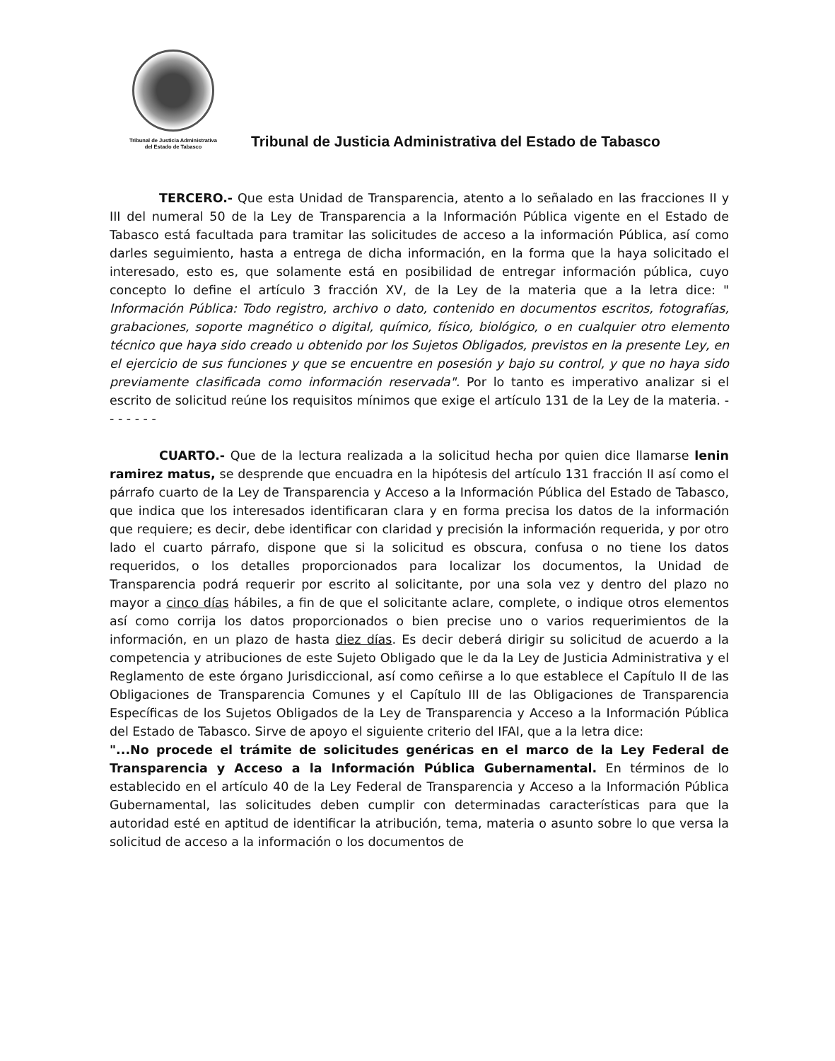Tribunal de Justicia Administrativa
del Estado de Tabasco
Tribunal de Justicia Administrativa del Estado de Tabasco
TERCERO.- Que esta Unidad de Transparencia, atento a lo señalado en las fracciones II y III del numeral 50 de la Ley de Transparencia a la Información Pública vigente en el Estado de Tabasco está facultada para tramitar las solicitudes de acceso a la información Pública, así como darles seguimiento, hasta a entrega de dicha información, en la forma que la haya solicitado el interesado, esto es, que solamente está en posibilidad de entregar información pública, cuyo concepto lo define el artículo 3 fracción XV, de la Ley de la materia que a la letra dice: " Información Pública: Todo registro, archivo o dato, contenido en documentos escritos, fotografías, grabaciones, soporte magnético o digital, químico, físico, biológico, o en cualquier otro elemento técnico que haya sido creado u obtenido por los Sujetos Obligados, previstos en la presente Ley, en el ejercicio de sus funciones y que se encuentre en posesión y bajo su control, y que no haya sido previamente clasificada como información reservada". Por lo tanto es imperativo analizar si el escrito de solicitud reúne los requisitos mínimos que exige el artículo 131 de la Ley de la materia. - - - - - - -
CUARTO.- Que de la lectura realizada a la solicitud hecha por quien dice llamarse lenin ramirez matus, se desprende que encuadra en la hipótesis del artículo 131 fracción II así como el párrafo cuarto de la Ley de Transparencia y Acceso a la Información Pública del Estado de Tabasco, que indica que los interesados identificaran clara y en forma precisa los datos de la información que requiere; es decir, debe identificar con claridad y precisión la información requerida, y por otro lado el cuarto párrafo, dispone que si la solicitud es obscura, confusa o no tiene los datos requeridos, o los detalles proporcionados para localizar los documentos, la Unidad de Transparencia podrá requerir por escrito al solicitante, por una sola vez y dentro del plazo no mayor a cinco días hábiles, a fin de que el solicitante aclare, complete, o indique otros elementos así como corrija los datos proporcionados o bien precise uno o varios requerimientos de la información, en un plazo de hasta diez días. Es decir deberá dirigir su solicitud de acuerdo a la competencia y atribuciones de este Sujeto Obligado que le da la Ley de Justicia Administrativa y el Reglamento de este órgano Jurisdiccional, así como ceñirse a lo que establece el Capítulo II de las Obligaciones de Transparencia Comunes y el Capítulo III de las Obligaciones de Transparencia Específicas de los Sujetos Obligados de la Ley de Transparencia y Acceso a la Información Pública del Estado de Tabasco. Sirve de apoyo el siguiente criterio del IFAI, que a la letra dice:
"...No procede el trámite de solicitudes genéricas en el marco de la Ley Federal de Transparencia y Acceso a la Información Pública Gubernamental. En términos de lo establecido en el artículo 40 de la Ley Federal de Transparencia y Acceso a la Información Pública Gubernamental, las solicitudes deben cumplir con determinadas características para que la autoridad esté en aptitud de identificar la atribución, tema, materia o asunto sobre lo que versa la solicitud de acceso a la información o los documentos de